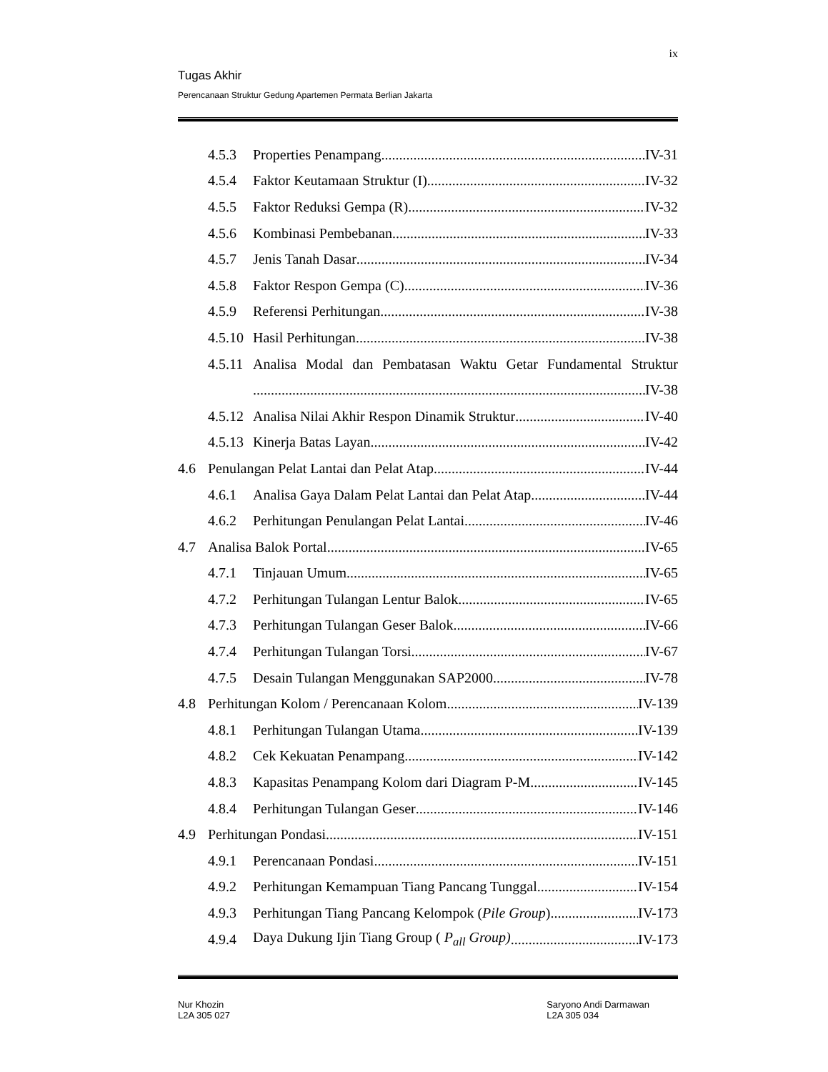ix
Tugas Akhir
Perencanaan Struktur Gedung Apartemen Permata Berlian Jakarta
4.5.3 Properties Penampang IV-31
4.5.4 Faktor Keutamaan Struktur (I) IV-32
4.5.5 Faktor Reduksi Gempa (R) IV-32
4.5.6 Kombinasi Pembebanan IV-33
4.5.7 Jenis Tanah Dasar IV-34
4.5.8 Faktor Respon Gempa (C) IV-36
4.5.9 Referensi Perhitungan IV-38
4.5.10 Hasil Perhitungan IV-38
4.5.11 Analisa Modal dan Pembatasan Waktu Getar Fundamental Struktur
IV-38
4.5.12 Analisa Nilai Akhir Respon Dinamik Struktur IV-40
4.5.13 Kinerja Batas Layan IV-42
4.6 Penulangan Pelat Lantai dan Pelat Atap IV-44
4.6.1 Analisa Gaya Dalam Pelat Lantai dan Pelat Atap IV-44
4.6.2 Perhitungan Penulangan Pelat Lantai IV-46
4.7 Analisa Balok Portal IV-65
4.7.1 Tinjauan Umum IV-65
4.7.2 Perhitungan Tulangan Lentur Balok IV-65
4.7.3 Perhitungan Tulangan Geser Balok IV-66
4.7.4 Perhitungan Tulangan Torsi IV-67
4.7.5 Desain Tulangan Menggunakan SAP2000 IV-78
4.8 Perhitungan Kolom / Perencanaan Kolom IV-139
4.8.1 Perhitungan Tulangan Utama IV-139
4.8.2 Cek Kekuatan Penampang IV-142
4.8.3 Kapasitas Penampang Kolom dari Diagram P-M IV-145
4.8.4 Perhitungan Tulangan Geser IV-146
4.9 Perhitungan Pondasi IV-151
4.9.1 Perencanaan Pondasi IV-151
4.9.2 Perhitungan Kemampuan Tiang Pancang Tunggal IV-154
4.9.3 Perhitungan Tiang Pancang Kelompok (Pile Group) IV-173
4.9.4 Daya Dukung Ijin Tiang Group ( P<sub>all</sub> Group) IV-173
Nur Khozin
L2A 305 027
Saryono Andi Darmawan
L2A 305 034